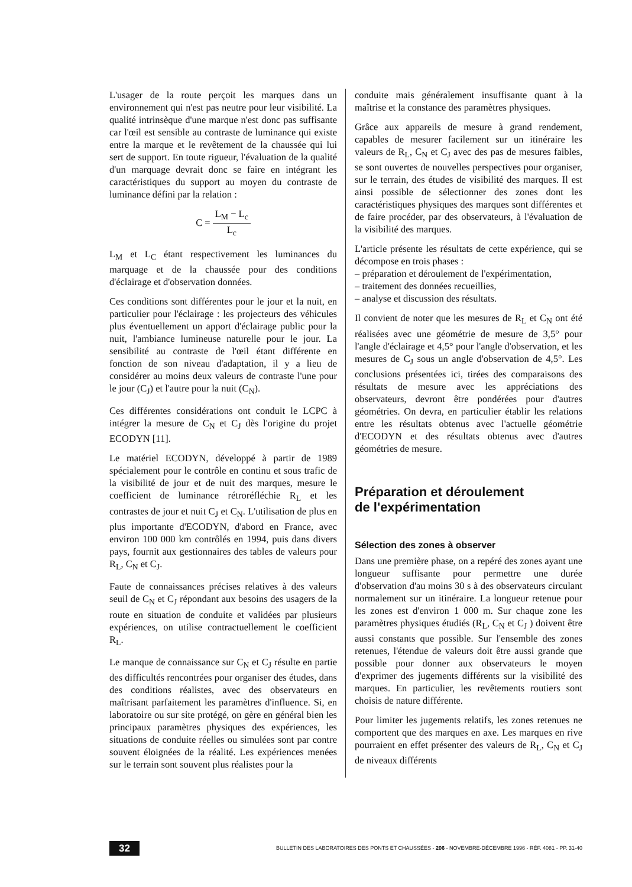L'usager de la route perçoit les marques dans un environnement qui n'est pas neutre pour leur visibilité. La qualité intrinsèque d'une marque n'est donc pas suffisante car l'œil est sensible au contraste de luminance qui existe entre la marque et le revêtement de la chaussée qui lui sert de support. En toute rigueur, l'évaluation de la qualité d'un marquage devrait donc se faire en intégrant les caractéristiques du support au moyen du contraste de luminance défini par la relation :
C = L<sub>M</sub> − L<sub>c</sub> L<sub>c</sub>
L<sub>M</sub> et L<sub>C</sub> étant respectivement les luminances du marquage et de la chaussée pour des conditions d'éclairage et d'observation données.
Ces conditions sont différentes pour le jour et la nuit, en particulier pour l'éclairage : les projecteurs des véhicules plus éventuellement un apport d'éclairage public pour la nuit, l'ambiance lumineuse naturelle pour le jour. La sensibilité au contraste de l'œil étant différente en fonction de son niveau d'adaptation, il y a lieu de considérer au moins deux valeurs de contraste l'une pour le jour (C<sub>J</sub>) et l'autre pour la nuit (C<sub>N</sub>).
Ces différentes considérations ont conduit le LCPC à intégrer la mesure de C<sub>N</sub> et C<sub>J</sub> dès l'origine du projet ECODYN [11].
Le matériel ECODYN, développé à partir de 1989 spécialement pour le contrôle en continu et sous trafic de la visibilité de jour et de nuit des marques, mesure le coefficient de luminance rétroréfléchie R<sub>L</sub> et les contrastes de jour et nuit C<sub>J</sub> et C<sub>N</sub>. L'utilisation de plus en plus importante d'ECODYN, d'abord en France, avec environ 100 000 km contrôlés en 1994, puis dans divers pays, fournit aux gestionnaires des tables de valeurs pour R<sub>L</sub>, C<sub>N</sub> et C<sub>J</sub>.
Faute de connaissances précises relatives à des valeurs seuil de C<sub>N</sub> et C<sub>J</sub> répondant aux besoins des usagers de la route en situation de conduite et validées par plusieurs expériences, on utilise contractuellement le coefficient R<sub>L</sub>.
Le manque de connaissance sur C<sub>N</sub> et C<sub>J</sub> résulte en partie des difficultés rencontrées pour organiser des études, dans des conditions réalistes, avec des observateurs en maîtrisant parfaitement les paramètres d'influence. Si, en laboratoire ou sur site protégé, on gère en général bien les principaux paramètres physiques des expériences, les situations de conduite réelles ou simulées sont par contre souvent éloignées de la réalité. Les expériences menées sur le terrain sont souvent plus réalistes pour la
conduite mais généralement insuffisante quant à la maîtrise et la constance des paramètres physiques.
Grâce aux appareils de mesure à grand rendement, capables de mesurer facilement sur un itinéraire les valeurs de R<sub>L</sub>, C<sub>N</sub> et C<sub>J</sub> avec des pas de mesures faibles, se sont ouvertes de nouvelles perspectives pour organiser, sur le terrain, des études de visibilité des marques. Il est ainsi possible de sélectionner des zones dont les caractéristiques physiques des marques sont différentes et de faire procéder, par des observateurs, à l'évaluation de la visibilité des marques.
L'article présente les résultats de cette expérience, qui se décompose en trois phases :
– préparation et déroulement de l'expérimentation,
– traitement des données recueillies,
– analyse et discussion des résultats.
Il convient de noter que les mesures de R<sub>L</sub> et C<sub>N</sub> ont été réalisées avec une géométrie de mesure de 3,5° pour l'angle d'éclairage et 4,5° pour l'angle d'observation, et les mesures de C<sub>J</sub> sous un angle d'observation de 4,5°. Les conclusions présentées ici, tirées des comparaisons des résultats de mesure avec les appréciations des observateurs, devront être pondérées pour d'autres géométries. On devra, en particulier établir les relations entre les résultats obtenus avec l'actuelle géométrie d'ECODYN et des résultats obtenus avec d'autres géométries de mesure.
Préparation et déroulement
de l'expérimentation
Sélection des zones à observer
Dans une première phase, on a repéré des zones ayant une longueur suffisante pour permettre une durée d'observation d'au moins 30 s à des observateurs circulant normalement sur un itinéraire. La longueur retenue pour les zones est d'environ 1 000 m. Sur chaque zone les paramètres physiques étudiés (R<sub>L</sub>, C<sub>N</sub> et C<sub>J</sub> ) doivent être aussi constants que possible. Sur l'ensemble des zones retenues, l'étendue de valeurs doit être aussi grande que possible pour donner aux observateurs le moyen d'exprimer des jugements différents sur la visibilité des marques. En particulier, les revêtements routiers sont choisis de nature différente.
Pour limiter les jugements relatifs, les zones retenues ne comportent que des marques en axe. Les marques en rive pourraient en effet présenter des valeurs de R<sub>L</sub>, C<sub>N</sub> et C<sub>J</sub> de niveaux différents
32 BULLETIN DES LABORATOIRES DES PONTS ET CHAUSSÉES - 206 - NOVEMBRE-DÉCEMBRE 1996 - RÉF. 4081 - PP. 31-40